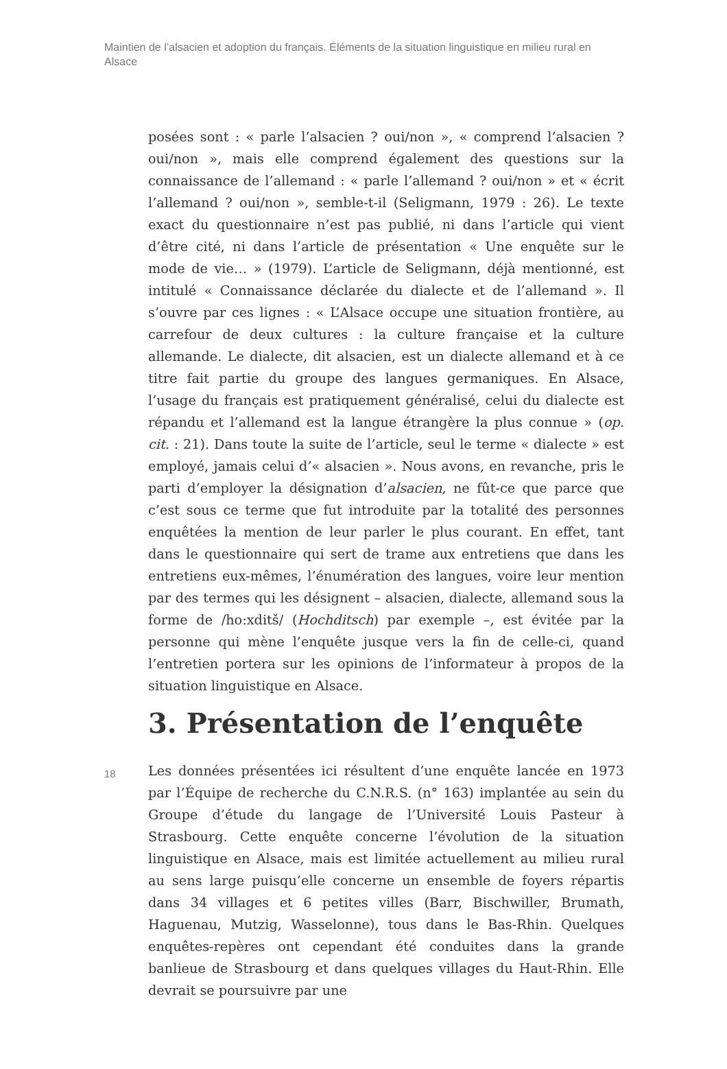Maintien de l’alsacien et adoption du français. Éléments de la situation linguistique en milieu rural en Alsace
posées sont : « parle l’alsacien ? oui/non », « comprend l’alsacien ? oui/non », mais elle comprend également des questions sur la connaissance de l’allemand : « parle l’allemand ? oui/non » et « écrit l’allemand ? oui/non », semble-t-il (Seligmann, 1979 : 26). Le texte exact du questionnaire n’est pas publié, ni dans l’article qui vient d’être cité, ni dans l’article de présentation « Une enquête sur le mode de vie… » (1979). L’article de Seligmann, déjà mentionné, est intitulé « Connaissance déclarée du dialecte et de l’allemand ». Il s’ouvre par ces lignes : « L’Alsace occupe une situation frontière, au carrefour de deux cultures : la culture française et la culture allemande. Le dialecte, dit alsacien, est un dialecte allemand et à ce titre fait partie du groupe des langues germaniques. En Alsace, l’usage du français est pratiquement généralisé, celui du dialecte est répandu et l’allemand est la langue étrangère la plus connue » (op. cit. : 21). Dans toute la suite de l’article, seul le terme « dialecte » est employé, jamais celui d’« alsacien ». Nous avons, en revanche, pris le parti d’employer la désignation d’alsacien, ne fût-ce que parce que c’est sous ce terme que fut introduite par la totalité des personnes enquêtées la mention de leur parler le plus courant. En effet, tant dans le questionnaire qui sert de trame aux entretiens que dans les entretiens eux-mêmes, l’énumération des langues, voire leur mention par des termes qui les désignent – alsacien, dialecte, allemand sous la forme de /ho:xditš/ (Hochditsch) par exemple –, est évitée par la personne qui mène l’enquête jusque vers la fin de celle-ci, quand l’entretien portera sur les opinions de l’informateur à propos de la situation linguistique en Alsace.
3. Présentation de l’enquête
18
Les données présentées ici résultent d’une enquête lancée en 1973 par l’Équipe de recherche du C.N.R.S. (n° 163) implantée au sein du Groupe d’étude du langage de l’Université Louis Pasteur à Strasbourg. Cette enquête concerne l’évolution de la situation linguistique en Alsace, mais est limitée actuellement au milieu rural au sens large puisqu’elle concerne un ensemble de foyers répartis dans 34 villages et 6 petites villes (Barr, Bischwiller, Brumath, Haguenau, Mutzig, Wasselonne), tous dans le Bas-Rhin. Quelques enquêtes-repères ont cependant été conduites dans la grande banlieue de Strasbourg et dans quelques villages du Haut-Rhin. Elle devrait se poursuivre par une